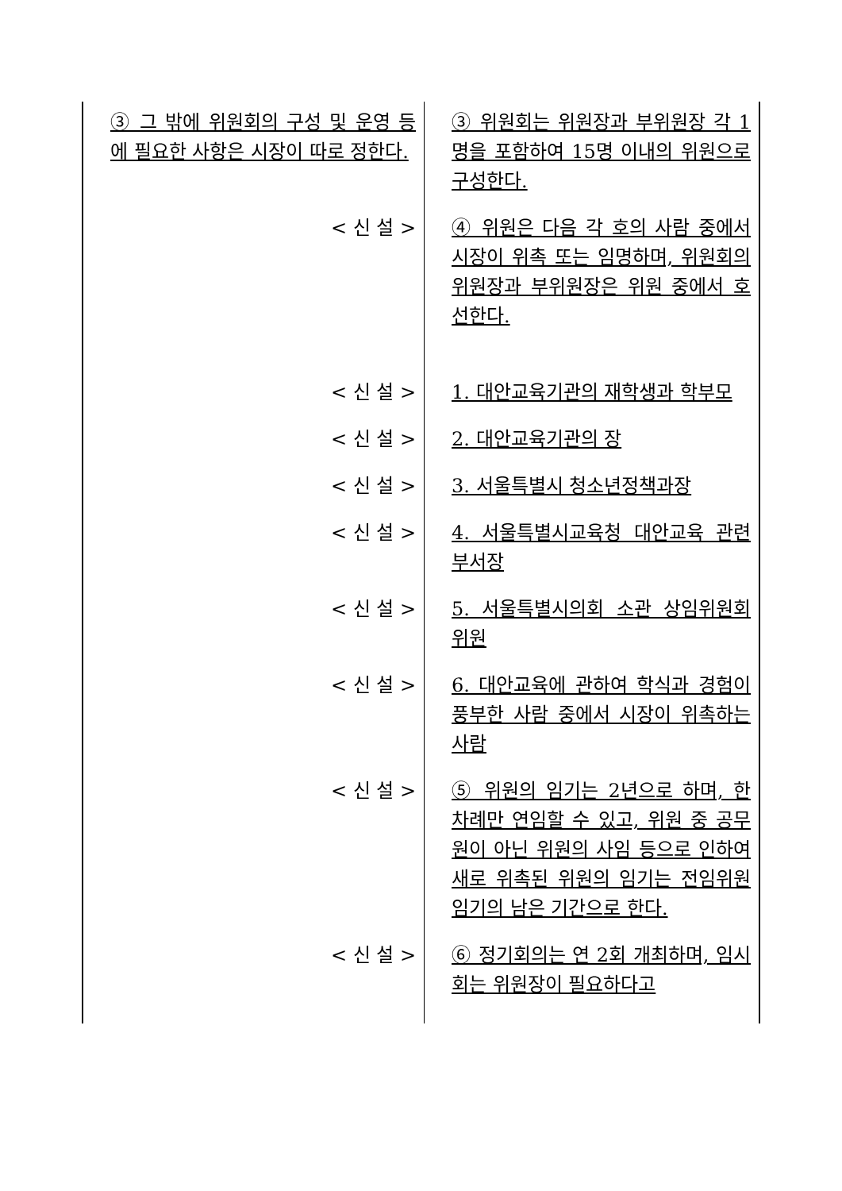| ③ 그 밖에 위원회의 구성 및 운영 등에 필요한 사항은 시장이 따로 정한다. | ③ 위원회는 위원장과 부위원장 각 1명을 포함하여 15명 이내의 위원으로 구성한다. |
| < 신 설 > | ④ 위원은 다음 각 호의 사람 중에서 시장이 위촉 또는 임명하며, 위원회의 위원장과 부위원장은 위원 중에서 호선한다. |
| < 신 설 > | 1. 대안교육기관의 재학생과 학부모 |
| < 신 설 > | 2. 대안교육기관의 장 |
| < 신 설 > | 3. 서울특별시 청소년정책과장 |
| < 신 설 > | 4. 서울특별시교육청 대안교육 관련 부서장 |
| < 신 설 > | 5. 서울특별시의회 소관 상임위원회 위원 |
| < 신 설 > | 6. 대안교육에 관하여 학식과 경험이 풍부한 사람 중에서 시장이 위촉하는 사람 |
| < 신 설 > | ⑤ 위원의 임기는 2년으로 하며, 한 차례만 연임할 수 있고, 위원 중 공무원이 아닌 위원의 사임 등으로 인하여 새로 위촉된 위원의 임기는 전임위원 임기의 남은 기간으로 한다. |
| < 신 설 > | ⑥ 정기회의는 연 2회 개최하며, 임시회는 위원장이 필요하다고 |